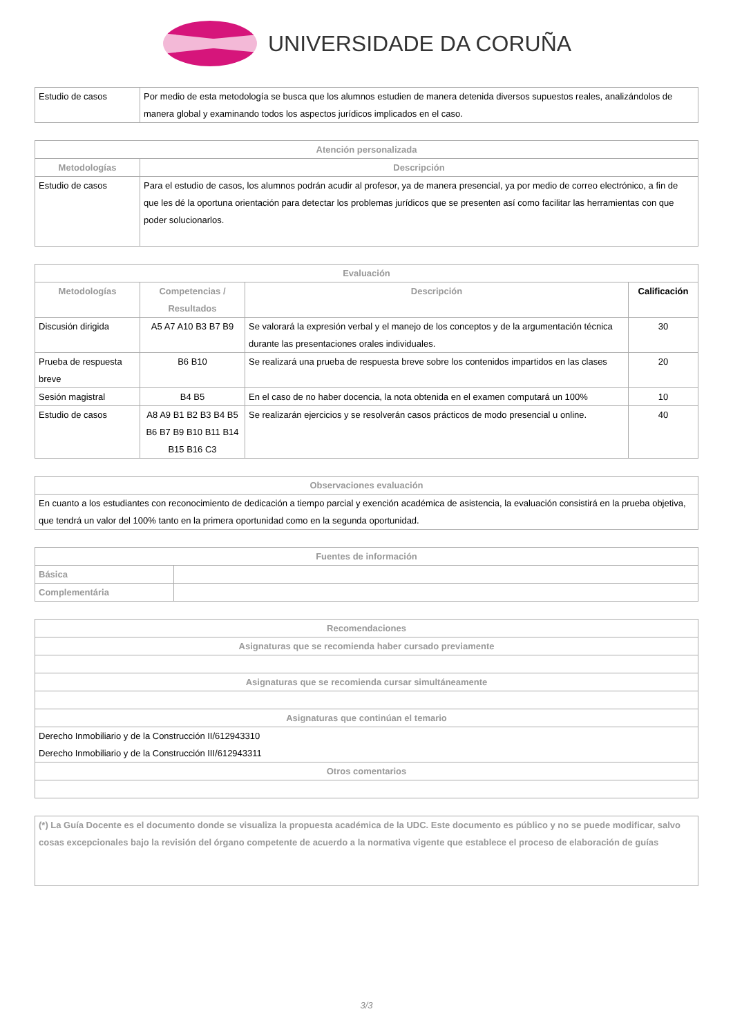UNIVERSIDADE DA CORUÑA
| Estudio de casos | Por medio de esta metodología se busca que los alumnos estudien de manera detenida diversos supuestos reales, analizándolos de manera global y examinando todos los aspectos jurídicos implicados en el caso. |
| Atención personalizada | |
| --- | --- |
| Metodologías | Descripción |
| Estudio de casos | Para el estudio de casos, los alumnos podrán acudir al profesor, ya de manera presencial, ya por medio de correo electrónico, a fin de que les dé la oportuna orientación para detectar los problemas jurídicos que se presenten así como facilitar las herramientas con que poder solucionarlos. |
| Evaluación | | | |
| --- | --- | --- | --- |
| Metodologías | Competencias / Resultados | Descripción | Calificación |
| Discusión dirigida | A5 A7 A10 B3 B7 B9 | Se valorará la expresión verbal y el manejo de los conceptos y de la argumentación técnica durante las presentaciones orales individuales. | 30 |
| Prueba de respuesta breve | B6 B10 | Se realizará una prueba de respuesta breve sobre los contenidos impartidos en las clases | 20 |
| Sesión magistral | B4 B5 | En el caso de no haber docencia, la nota obtenida en el examen computará un 100% | 10 |
| Estudio de casos | A8 A9 B1 B2 B3 B4 B5 B6 B7 B9 B10 B11 B14 B15 B16 C3 | Se realizarán ejercicios y se resolverán casos prácticos de modo presencial u online. | 40 |
| Observaciones evaluación |
| --- |
| En cuanto a los estudiantes con reconocimiento de dedicación a tiempo parcial y exención académica de asistencia, la evaluación consistirá en la prueba objetiva, que tendrá un valor del 100% tanto en la primera oportunidad como en la segunda oportunidad. |
| Fuentes de información | |
| --- | --- |
| Básica | |
| Complementária | |
| Recomendaciones |
| --- |
| Asignaturas que se recomienda haber cursado previamente |
| Asignaturas que se recomienda cursar simultáneamente |
| Asignaturas que continúan el temario |
| Derecho Inmobiliario y de la Construcción II/612943310 Derecho Inmobiliario y de la Construcción III/612943311 |
| Otros comentarios |
| (*) La Guía Docente es el documento donde se visualiza la propuesta académica de la UDC. Este documento es público y no se puede modificar, salvo cosas excepcionales bajo la revisión del órgano competente de acuerdo a la normativa vigente que establece el proceso de elaboración de guías |
3/3